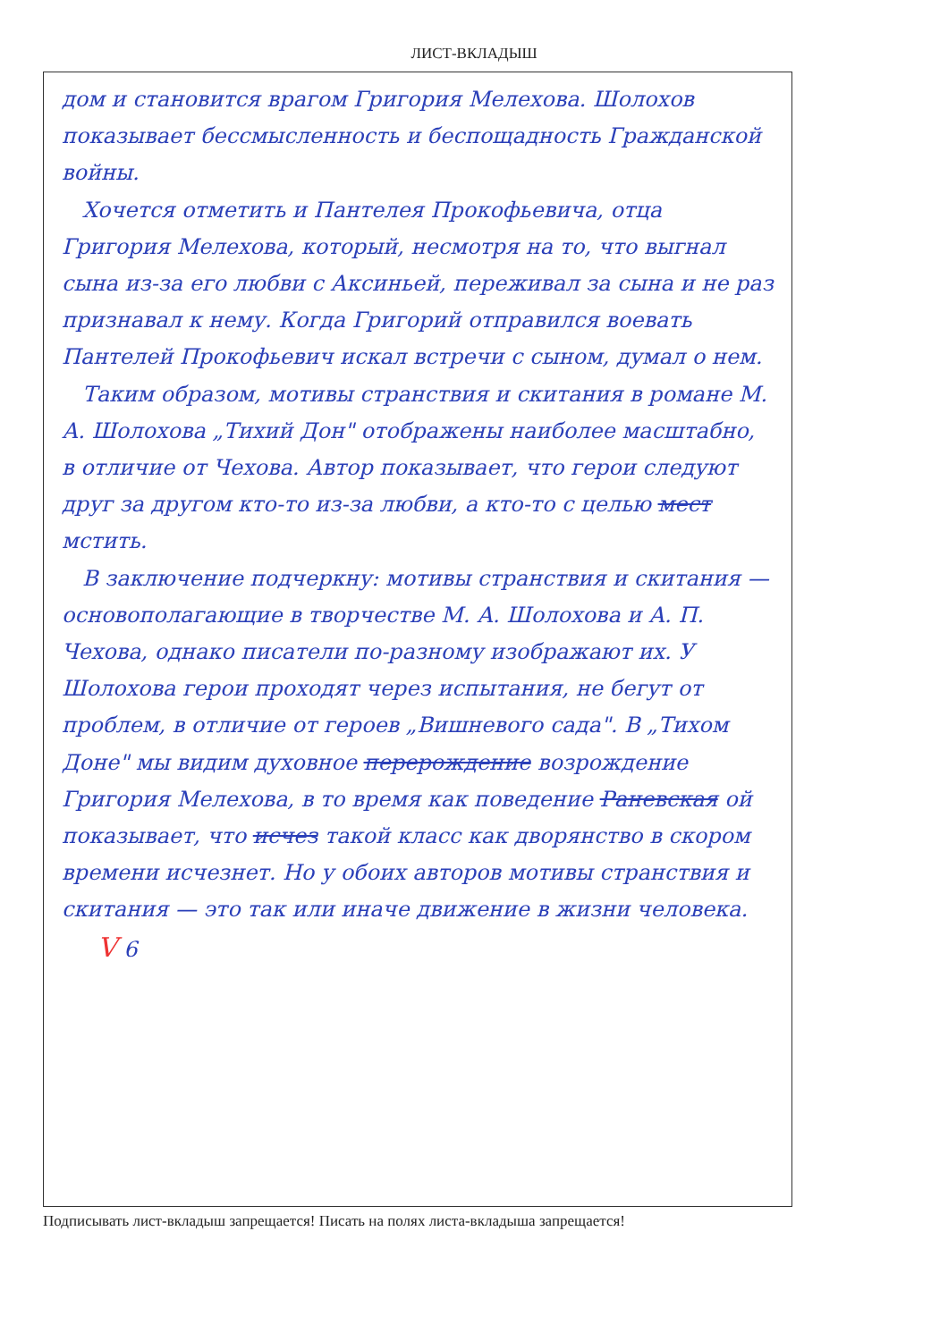ЛИСТ-ВКЛАДЫШ
дом и становится врагом Григория Мелехова. Шолохов показывает бессмысленность и беспощадность Гражданской войны.
Хочется отметить и Пантелея Прокофьевича, отца Григория Мелехова, который, несмотря на то, что выгнал сына из-за его любви с Аксиньей, переживал за сына и не раз признавал к нему. Когда Григорий отправился воевать Пантелей Прокофьевич искал встречи с сыном, думал о нем.
Таким образом, мотивы странствия и скитания в романе М. А. Шолохова „Тихий Дон" отображены наиболее масштабно, в отличие от Чехова. Автор показывает, что герои следуют друг за другом кто-то из-за любви, а кто-то с целью мест мстить.
В заключение подчеркну: мотивы странствия и скитания — основополагающие в творчестве М. А. Шолохова и А. П. Чехова, однако писатели по-разному изображают их. У Шолохова герои проходят через испытания, не бегут от проблем, в отличие от героев „Вишневого сада". В „Тихом Доне" мы видим духовное перерождение возрождение Григория Мелехова, в то время как поведение Раневская ой показывает, что исчез такой класс как дворянство в скором времени исчезнет. Но у обоих авторов мотивы странствия и скитания — это так или иначе движение в жизни человека. V 6
Подписывать лист-вкладыш запрещается! Писать на полях листа-вкладыша запрещается!